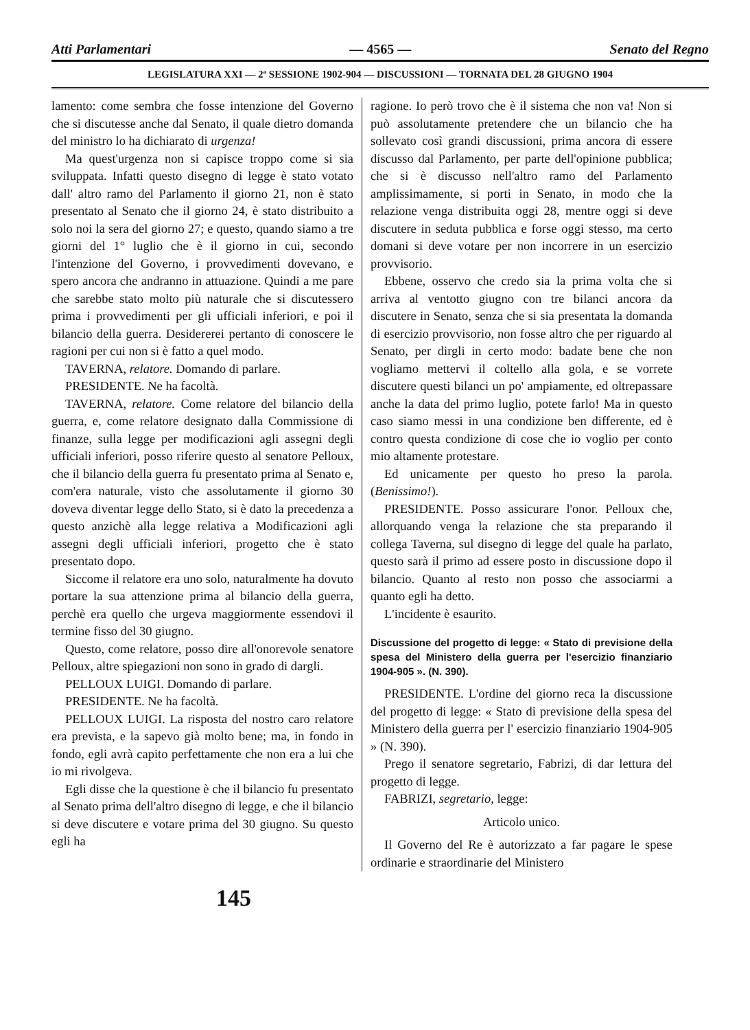Atti Parlamentari — 4565 — Senato del Regno
LEGISLATURA XXI — 2ª SESSIONE 1902-904 — DISCUSSIONI — TORNATA DEL 28 GIUGNO 1904
lamento: come sembra che fosse intenzione del Governo che si discutesse anche dal Senato, il quale dietro domanda del ministro lo ha dichiarato di urgenza!
Ma quest'urgenza non si capisce troppo come si sia sviluppata. Infatti questo disegno di legge è stato votato dall' altro ramo del Parlamento il giorno 21, non è stato presentato al Senato che il giorno 24, è stato distribuito a solo noi la sera del giorno 27; e questo, quando siamo a tre giorni del 1° luglio che è il giorno in cui, secondo l'intenzione del Governo, i provvedimenti dovevano, e spero ancora che andranno in attuazione. Quindi a me pare che sarebbe stato molto più naturale che si discutessero prima i provvedimenti per gli ufficiali inferiori, e poi il bilancio della guerra. Desidererei pertanto di conoscere le ragioni per cui non si è fatto a quel modo.
TAVERNA, relatore. Domando di parlare.
PRESIDENTE. Ne ha facoltà.
TAVERNA, relatore. Come relatore del bilancio della guerra, e, come relatore designato dalla Commissione di finanze, sulla legge per modificazioni agli assegni degli ufficiali inferiori, posso riferire questo al senatore Pelloux, che il bilancio della guerra fu presentato prima al Senato e, com'era naturale, visto che assolutamente il giorno 30 doveva diventar legge dello Stato, si è dato la precedenza a questo anzichè alla legge relativa a Modificazioni agli assegni degli ufficiali inferiori, progetto che è stato presentato dopo.
Siccome il relatore era uno solo, naturalmente ha dovuto portare la sua attenzione prima al bilancio della guerra, perchè era quello che urgeva maggiormente essendovi il termine fisso del 30 giugno.
Questo, come relatore, posso dire all'onorevole senatore Pelloux, altre spiegazioni non sono in grado di dargli.
PELLOUX LUIGI. Domando di parlare.
PRESIDENTE. Ne ha facoltà.
PELLOUX LUIGI. La risposta del nostro caro relatore era prevista, e la sapevo già molto bene; ma, in fondo in fondo, egli avrà capito perfettamente che non era a lui che io mi rivolgeva.
Egli disse che la questione è che il bilancio fu presentato al Senato prima dell'altro disegno di legge, e che il bilancio si deve discutere e votare prima del 30 giugno. Su questo egli ha
ragione. Io però trovo che è il sistema che non va! Non si può assolutamente pretendere che un bilancio che ha sollevato così grandi discussioni, prima ancora di essere discusso dal Parlamento, per parte dell'opinione pubblica; che si è discusso nell'altro ramo del Parlamento amplissimamente, si porti in Senato, in modo che la relazione venga distribuita oggi 28, mentre oggi si deve discutere in seduta pubblica e forse oggi stesso, ma certo domani si deve votare per non incorrere in un esercizio provvisorio.
Ebbene, osservo che credo sia la prima volta che si arriva al ventotto giugno con tre bilanci ancora da discutere in Senato, senza che si sia presentata la domanda di esercizio provvisorio, non fosse altro che per riguardo al Senato, per dirgli in certo modo: badate bene che non vogliamo mettervi il coltello alla gola, e se vorrete discutere questi bilanci un po' ampiamente, ed oltrepassare anche la data del primo luglio, potete farlo! Ma in questo caso siamo messi in una condizione ben differente, ed è contro questa condizione di cose che io voglio per conto mio altamente protestare.
Ed unicamente per questo ho preso la parola. (Benissimo!).
PRESIDENTE. Posso assicurare l'onor. Pelloux che, allorquando venga la relazione che sta preparando il collega Taverna, sul disegno di legge del quale ha parlato, questo sarà il primo ad essere posto in discussione dopo il bilancio. Quanto al resto non posso che associarmi a quanto egli ha detto.
L'incidente è esaurito.
Discussione del progetto di legge: « Stato di previsione della spesa del Ministero della guerra per l'esercizio finanziario 1904-905 ». (N. 390).
PRESIDENTE. L'ordine del giorno reca la discussione del progetto di legge: « Stato di previsione della spesa del Ministero della guerra per l' esercizio finanziario 1904-905 » (N. 390).
Prego il senatore segretario, Fabrizi, di dar lettura del progetto di legge.
FABRIZI, segretario, legge:
Articolo unico.
Il Governo del Re è autorizzato a far pagare le spese ordinarie e straordinarie del Ministero
145